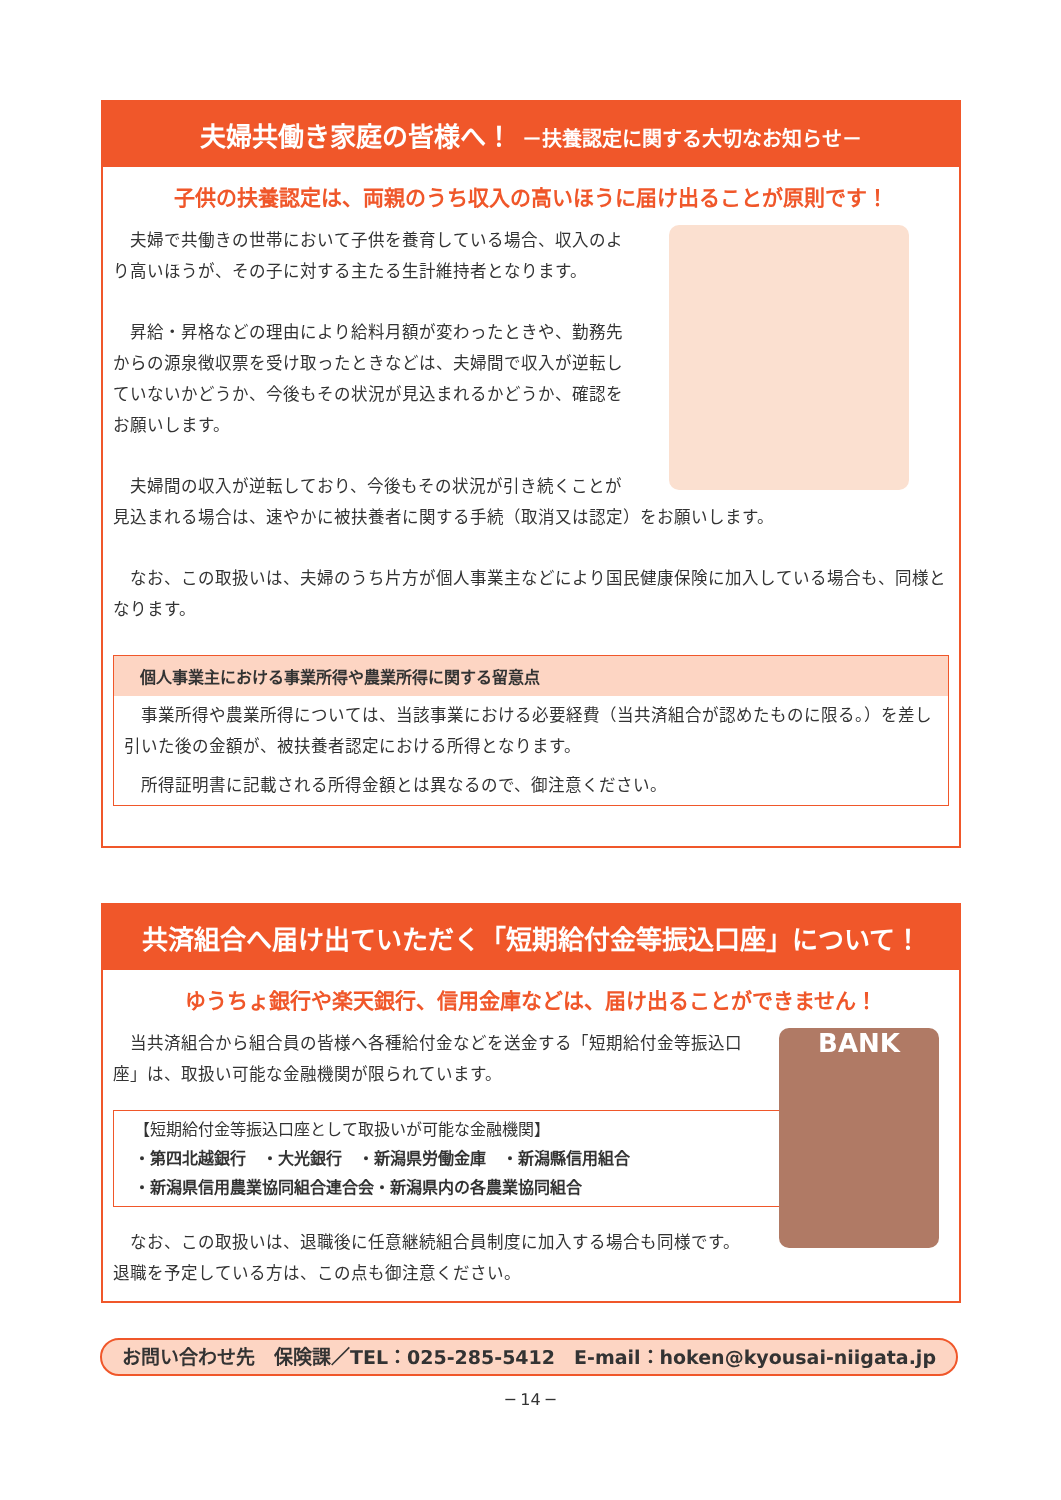夫婦共働き家庭の皆様へ！ －扶養認定に関する大切なお知らせ－
子供の扶養認定は、両親のうち収入の高いほうに届け出ることが原則です！
夫婦で共働きの世帯において子供を養育している場合、収入のより高いほうが、その子に対する主たる生計維持者となります。
昇給・昇格などの理由により給料月額が変わったときや、勤務先からの源泉徴収票を受け取ったときなどは、夫婦間で収入が逆転していないかどうか、今後もその状況が見込まれるかどうか、確認をお願いします。
夫婦間の収入が逆転しており、今後もその状況が引き続くことが見込まれる場合は、速やかに被扶養者に関する手続（取消又は認定）をお願いします。
なお、この取扱いは、夫婦のうち片方が個人事業主などにより国民健康保険に加入している場合も、同様となります。
個人事業主における事業所得や農業所得に関する留意点
事業所得や農業所得については、当該事業における必要経費（当共済組合が認めたものに限る。）を差し引いた後の金額が、被扶養者認定における所得となります。
所得証明書に記載される所得金額とは異なるので、御注意ください。
共済組合へ届け出ていただく「短期給付金等振込口座」について！
ゆうちょ銀行や楽天銀行、信用金庫などは、届け出ることができません！
BANK
当共済組合から組合員の皆様へ各種給付金などを送金する「短期給付金等振込口座」は、取扱い可能な金融機関が限られています。
【短期給付金等振込口座として取扱いが可能な金融機関】
・第四北越銀行　・大光銀行　・新潟県労働金庫　・新潟縣信用組合
・新潟県信用農業協同組合連合会・新潟県内の各農業協同組合
なお、この取扱いは、退職後に任意継続組合員制度に加入する場合も同様です。
退職を予定している方は、この点も御注意ください。
お問い合わせ先　保険課／TEL：025-285-5412　E-mail：hoken@kyousai-niigata.jp
─ 14 ─